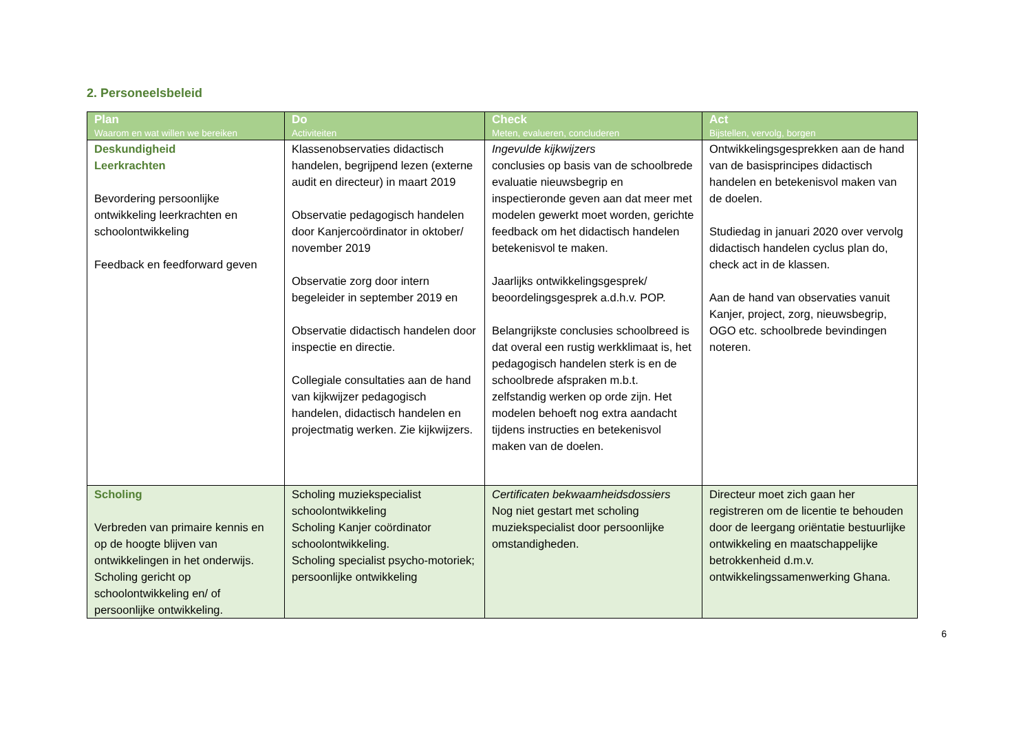2. Personeelsbeleid
| Plan Waarom en wat willen we bereiken | Do Activiteiten | Check Meten, evalueren, concluderen | Act Bijstellen, vervolg, borgen |
| --- | --- | --- | --- |
| Deskundigheid Leerkrachten Bevordering persoonlijke ontwikkeling leerkrachten en schoolontwikkeling Feedback en feedforward geven | Klassenobservaties didactisch handelen, begrijpend lezen (externe audit en directeur) in maart 2019 Observatie pedagogisch handelen door Kanjercoördinator in oktober/ november 2019 Observatie zorg door intern begeleider in september 2019 en Observatie didactisch handelen door inspectie en directie. Collegiale consultaties aan de hand van kijkwijzer pedagogisch handelen, didactisch handelen en projectmatig werken. Zie kijkwijzers. | Ingevulde kijkwijzers conclusies op basis van de schoolbrede evaluatie nieuwsbegrip en inspectieronde geven aan dat meer met modelen gewerkt moet worden, gerichte feedback om het didactisch handelen betekenisvol te maken. Jaarlijks ontwikkelingsgesprek/ beoordelingsgesprek a.d.h.v. POP. Belangrijkste conclusies schoolbreed is dat overal een rustig werkklimaat is, het pedagogisch handelen sterk is en de schoolbrede afspraken m.b.t. zelfstandig werken op orde zijn. Het modelen behoeft nog extra aandacht tijdens instructies en betekenisvol maken van de doelen. | Ontwikkelingsgesprekken aan de hand van de basisprincipes didactisch handelen en betekenisvol maken van de doelen. Studiedag in januari 2020 over vervolg didactisch handelen cyclus plan do, check act in de klassen. Aan de hand van observaties vanuit Kanjer, project, zorg, nieuwsbegrip, OGO etc. schoolbrede bevindingen noteren. |
| Scholing Verbreden van primaire kennis en op de hoogte blijven van ontwikkelingen in het onderwijs. Scholing gericht op schoolontwikkeling en/ of persoonlijke ontwikkeling. | Scholing muziekspecialist schoolontwikkeling Scholing Kanjer coördinator schoolontwikkeling. Scholing specialist psycho-motoriek; persoonlijke ontwikkeling | Certificaten bekwaamheidsdossiers Nog niet gestart met scholing muziekspecialist door persoonlijke omstandigheden. | Directeur moet zich gaan her registreren om de licentie te behouden door de leergang oriëntatie bestuurlijke ontwikkeling en maatschappelijke betrokkenheid d.m.v. ontwikkelingssamenwerking Ghana. |
6